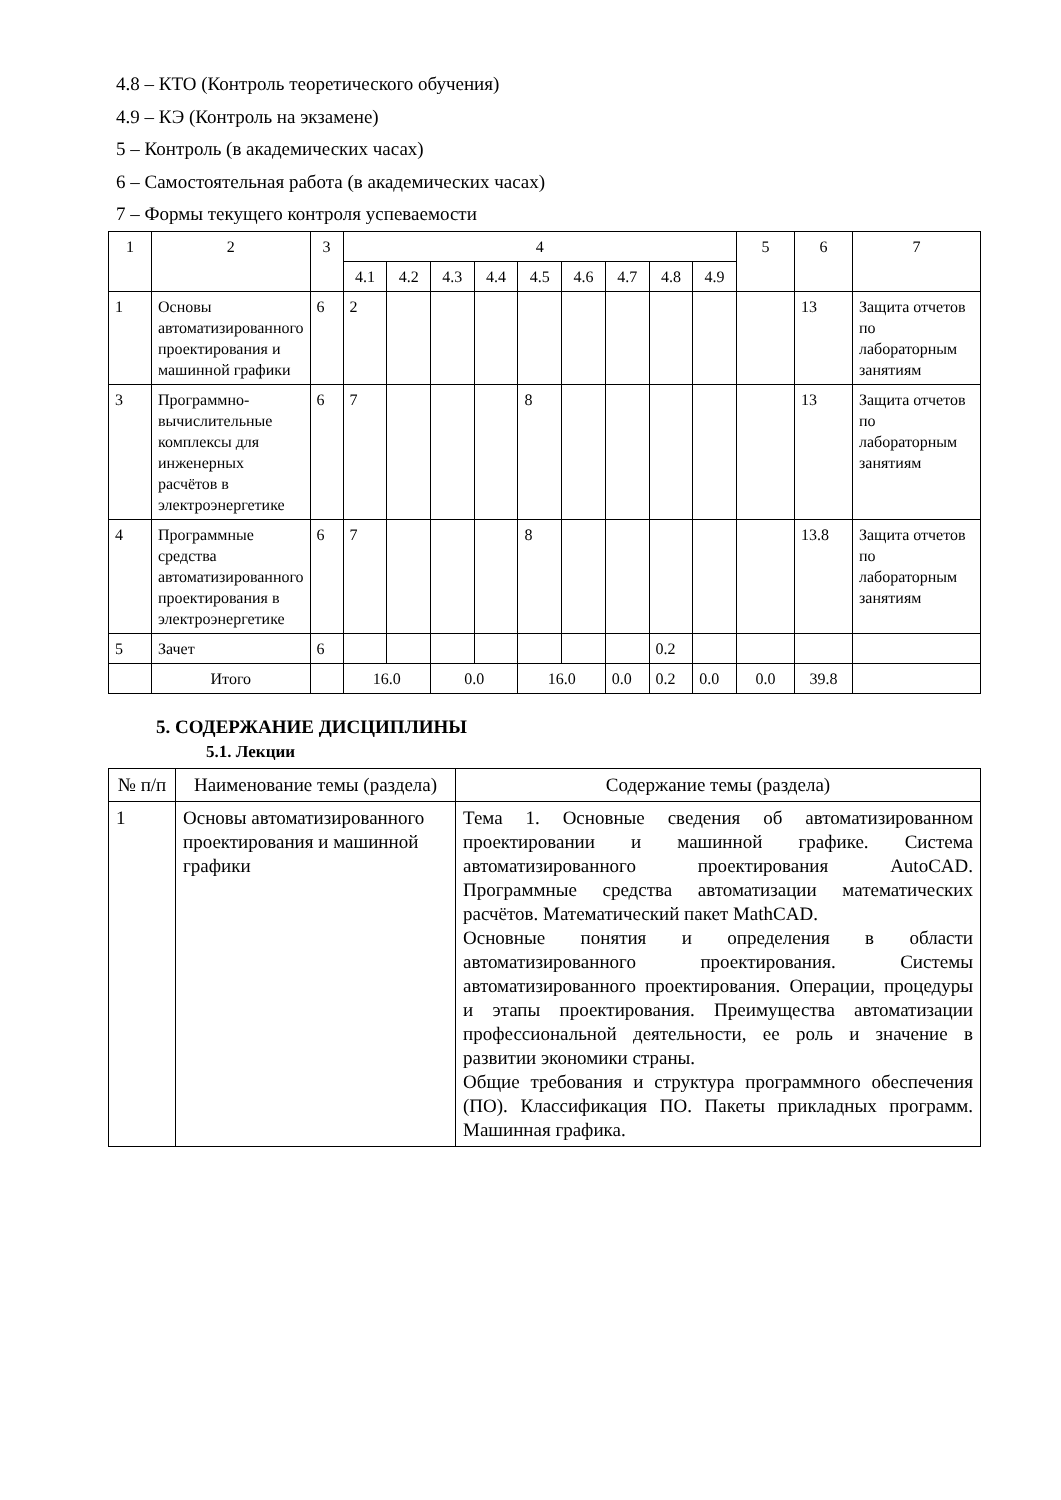4.8 – КТО (Контроль теоретического обучения)
4.9 – КЭ (Контроль на экзамене)
5 – Контроль (в академических часах)
6 – Самостоятельная работа (в академических часах)
7 – Формы текущего контроля успеваемости
| 1 | 2 | 3 | 4 | | | | | | | | | 5 | 6 | 7 |
| --- | --- | --- | --- | --- | --- | --- | --- | --- | --- | --- | --- | --- | --- | --- |
| | | | 4.1 | 4.2 | 4.3 | 4.4 | 4.5 | 4.6 | 4.7 | 4.8 | 4.9 | | | |
| 1 | Основы автоматизированного проектирования и машинной графики | 6 | 2 | | | | | | | | | | 13 | Защита отчетов по лабораторным занятиям |
| 3 | Программно-вычислительные комплексы для инженерных расчётов в электроэнергетике | 6 | 7 | | | | 8 | | | | | | 13 | Защита отчетов по лабораторным занятиям |
| 4 | Программные средства автоматизированного проектирования в электроэнергетике | 6 | 7 | | | | 8 | | | | | | 13.8 | Защита отчетов по лабораторным занятиям |
| 5 | Зачет | 6 | | | | | | | | 0.2 | | | | |
| | Итого | | 16.0 | | 0.0 | | 16.0 | | 0.0 | 0.2 | 0.0 | 0.0 | 39.8 | |
5. СОДЕРЖАНИЕ ДИСЦИПЛИНЫ
5.1. Лекции
| № п/п | Наименование темы (раздела) | Содержание темы (раздела) |
| --- | --- | --- |
| 1 | Основы автоматизированного проектирования и машинной графики | Тема 1. Основные сведения об автоматизированном проектировании и машинной графике. Система автоматизированного проектирования AutoCAD. Программные средства автоматизации математических расчётов. Математический пакет MathCAD. Основные понятия и определения в области автоматизированного проектирования. Системы автоматизированного проектирования. Операции, процедуры и этапы проектирования. Преимущества автоматизации профессиональной деятельности, ее роль и значение в развитии экономики страны. Общие требования и структура программного обеспечения (ПО). Классификация ПО. Пакеты прикладных программ. Машинная графика. |